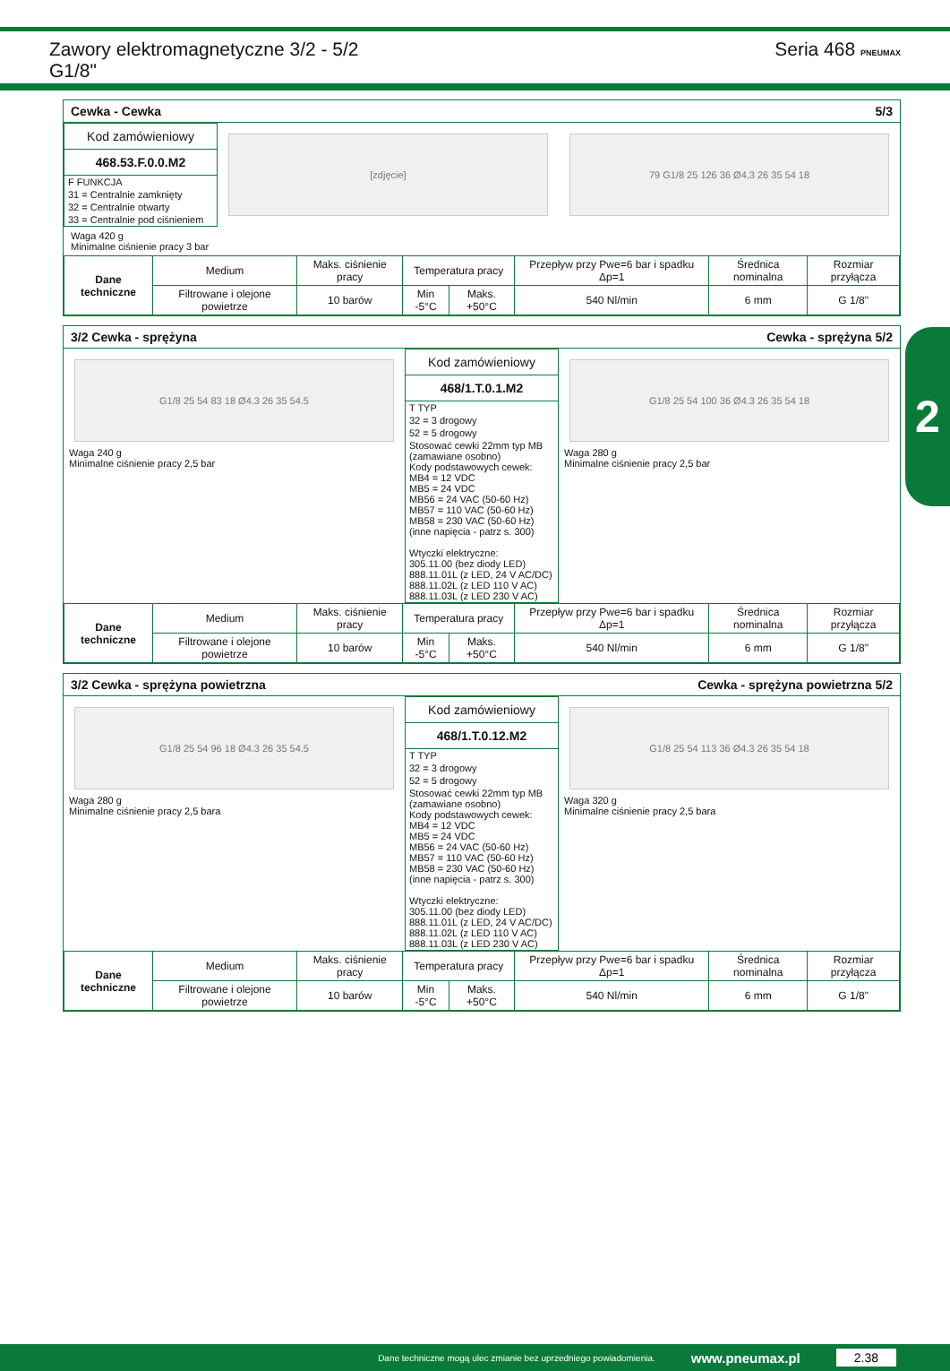Zawory elektromagnetyczne 3/2 - 5/2
G1/8"
Seria 468 PNEUMAX
2
Cewka - Cewka 5/3
Kod zamówieniowy
468.53.F.0.0.M2
F FUNKCJA
31 = Centralnie zamknięty
32 = Centralnie otwarty
33 = Centralnie pod ciśnieniem
[zdjęcie] 79 G1/8 25 126 36 Ø4,3 26 35 54 18
Waga 420 g
Minimalne ciśnienie pracy 3 bar
| Dane techniczne | Medium | Maks. ciśnienie pracy | Temperatura pracy | | Przepływ przy Pwe=6 bar i spadku Δp=1 | Średnica nominalna | Rozmiar przyłącza |
| --- | --- | --- | --- | --- | --- | --- | --- |
| | Filtrowane i olejone powietrze | 10 barów | Min -5°C | Maks. +50°C | 540 Nl/min | 6 mm | G 1/8" |
3/2 Cewka - sprężyna Cewka - sprężyna 5/2
G1/8 25 54 83 18 Ø4.3 26 35 54.5
Waga 240 g
Minimalne ciśnienie pracy 2,5 bar
Kod zamówieniowy
468/1.T.0.1.M2
T TYP
32 = 3 drogowy
52 = 5 drogowy
Stosować cewki 22mm typ MB (zamawiane osobno)
Kody podstawowych cewek:
MB4 = 12 VDC
MB5 = 24 VDC
MB56 = 24 VAC (50-60 Hz)
MB57 = 110 VAC (50-60 Hz)
MB58 = 230 VAC (50-60 Hz)
(inne napięcia - patrz s. 300)
Wtyczki elektryczne:
305.11.00 (bez diody LED)
888.11.01L (z LED, 24 V AC/DC)
888.11.02L (z LED 110 V AC)
888.11.03L (z LED 230 V AC)
G1/8 25 54 100 36 Ø4.3 26 35 54 18
Waga 280 g
Minimalne ciśnienie pracy 2,5 bar
| Dane techniczne | Medium | Maks. ciśnienie pracy | Temperatura pracy | | Przepływ przy Pwe=6 bar i spadku Δp=1 | Średnica nominalna | Rozmiar przyłącza |
| --- | --- | --- | --- | --- | --- | --- | --- |
| | Filtrowane i olejone powietrze | 10 barów | Min -5°C | Maks. +50°C | 540 Nl/min | 6 mm | G 1/8" |
3/2 Cewka - sprężyna powietrzna Cewka - sprężyna powietrzna 5/2
G1/8 25 54 96 18 Ø4.3 26 35 54.5
Waga 280 g
Minimalne ciśnienie pracy 2,5 bara
Kod zamówieniowy
468/1.T.0.12.M2
T TYP
32 = 3 drogowy
52 = 5 drogowy
Stosować cewki 22mm typ MB (zamawiane osobno)
Kody podstawowych cewek:
MB4 = 12 VDC
MB5 = 24 VDC
MB56 = 24 VAC (50-60 Hz)
MB57 = 110 VAC (50-60 Hz)
MB58 = 230 VAC (50-60 Hz)
(inne napięcia - patrz s. 300)
Wtyczki elektryczne:
305.11.00 (bez diody LED)
888.11.01L (z LED, 24 V AC/DC)
888.11.02L (z LED 110 V AC)
888.11.03L (z LED 230 V AC)
G1/8 25 54 113 36 Ø4.3 26 35 54 18
Waga 320 g
Minimalne ciśnienie pracy 2,5 bara
| Dane techniczne | Medium | Maks. ciśnienie pracy | Temperatura pracy | | Przepływ przy Pwe=6 bar i spadku Δp=1 | Średnica nominalna | Rozmiar przyłącza |
| --- | --- | --- | --- | --- | --- | --- | --- |
| | Filtrowane i olejone powietrze | 10 barów | Min -5°C | Maks. +50°C | 540 Nl/min | 6 mm | G 1/8" |
Dane techniczne mogą ulec zmianie bez uprzedniego powiadomienia. www.pneumax.pl 2.38